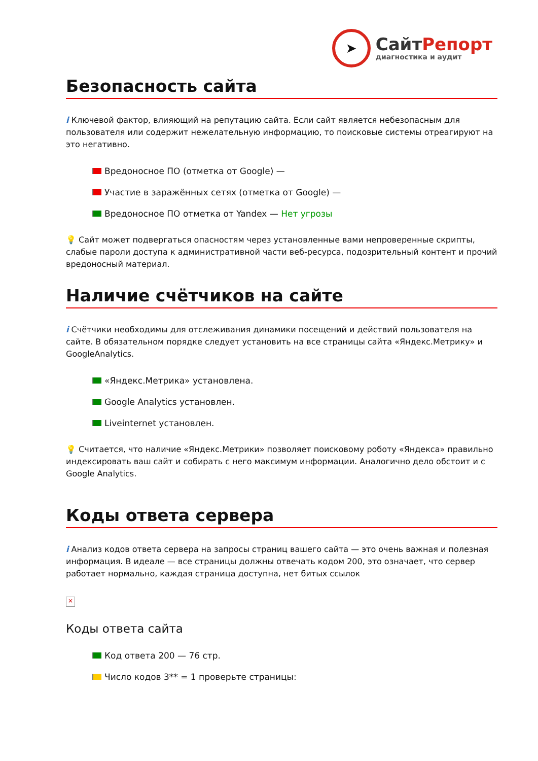➤
СайтРепорт
диагностика и аудит
Безопасность сайта
i Ключевой фактор, влияющий на репутацию сайта. Если сайт является небезопасным для пользователя или содержит нежелательную информацию, то поисковые системы отреагируют на это негативно.
Вредоносное ПО (отметка от Google) —
Участие в заражённых сетях (отметка от Google) —
Вредоносное ПО отметка от Yandex — Нет угрозы
💡 Сайт может подвергаться опасностям через установленные вами непроверенные скрипты, слабые пароли доступа к административной части веб-ресурса, подозрительный контент и прочий вредоносный материал.
Наличие счётчиков на сайте
i Счётчики необходимы для отслеживания динамики посещений и действий пользователя на сайте. В обязательном порядке следует установить на все страницы сайта «Яндекс.Метрику» и GoogleAnalytics.
«Яндекс.Метрика» установлена.
Google Analytics установлен.
Liveinternet установлен.
💡 Считается, что наличие «Яндекс.Метрики» позволяет поисковому роботу «Яндекса» правильно индексировать ваш сайт и собирать с него максимум информации. Аналогично дело обстоит и с Google Analytics.
Коды ответа сервера
i Анализ кодов ответа сервера на запросы страниц вашего сайта — это очень важная и полезная информация. В идеале — все страницы должны отвечать кодом 200, это означает, что сервер работает нормально, каждая страница доступна, нет битых ссылок
×
Коды ответа сайта
Код ответа 200 — 76 стр.
Число кодов 3** = 1 проверьте страницы: